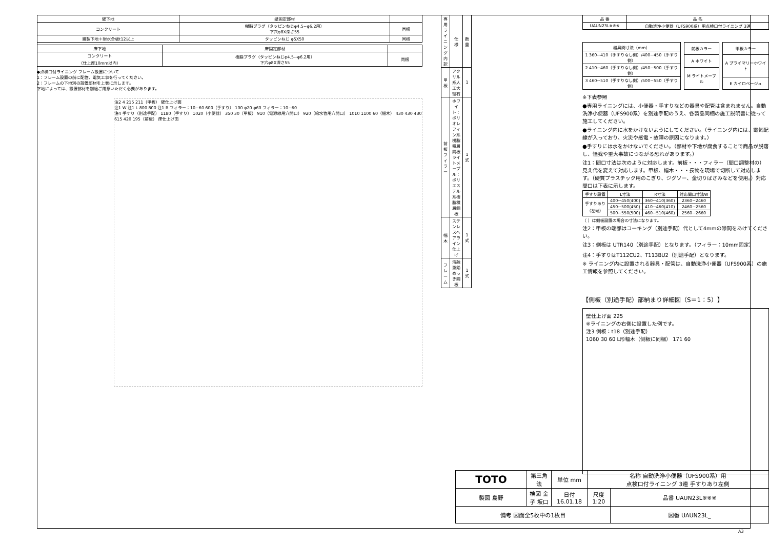| 壁下地 | 壁固定部材 | |
| --- | --- | --- |
| コンクリート | 樹脂プラグ（タッピンねじφ4.5~φ6.2用） 下穴φ8X深さ55 | 同梱 |
| 鋼製下地＋耐水合板t12以上 | タッピンねじ φ5X50 | 同梱 |
| 床下地 | 床固定部材 | |
| --- | --- | --- |
| コンクリート （仕上厚10mm以内） | 樹脂プラグ（タッピンねじφ4.5~φ6.2用） 下穴φ8X深さ55 | 同梱 |
◆点検口付ライニング フレーム設置について
1：フレーム設置の前に配管、電気工事を行ってください。
2：フレームの下地別の設置部材を上表に示します。
下地によっては、設置部材を別途ご用意いただく必要があります。
注2 4 215 211（甲板） 壁仕上げ面
注1 W 注1 L 800 800 注1 R フィラー：10~60 600（手すり） 100 φ20 φ60 フィラー：10~60
注4 手すり（別途手配） 1180（手すり） 1020（小便器） 350 30（甲板） 910（電源線用穴開口） 920（給水管用穴開口） 1010 1100 60（幅木） 430 430 430
615 420 195（前板） 床仕上げ面
| 専用ライニング内訳 | 仕 様 | 数量 |
| --- | --- | --- |
| 甲板 | アクリル系人工大理石 | 1 |
| 前板 フィラー | ホワイト：ポリオレフィン系樹脂積層鋼板 ライトメープル：ポリエステル系樹脂積層鋼板 | 1式 |
| 幅木 | ステンレスヘアライン仕上げ | 1式 |
| フレーム | 溶融亜鉛めっき鋼板 | 1式 |
| 品 番 | 品 名 |
| --- | --- |
| UAUN23L※※※ | 自動洗浄小便器（UFS900系）用点検口付ライニング 3連 |
| 器具間寸法（mm） |
| --- |
| 1 360~410（手すりなし側）/400~450（手すり側） |
| 2 410~460（手すりなし側）/450~500（手すり側） |
| 3 460~510（手すりなし側）/500~550（手すり側） |
| 前板カラー |
| --- |
| A ホワイト |
| M ライトメープル |
| 甲板カラー |
| --- |
| A プライマリーホワイト |
| E カイロベージュ |
※下表参照
●専用ライニングには、小便器・手すりなどの器具や配管は含まれません。自動洗浄小便器（UFS900系）を別途手配のうえ、各製品同梱の施工説明書に従って施工してください。
●ライニング内に水をかけないようにしてください。（ライニング内には、電気配線が入っており、火災や感電・故障の原因になります。）
●手すりには水をかけないでください。（部材や下地が腐食することで商品が脱落し、怪我や重大事故につながる恐れがあります。）
注1：間口寸法は次のように対応します。前板・・・フィラー（間口調整材の）見え代を変えて対応します。甲板、幅木・・・長物を現場で切断して対応します。（硬質プラスチック用のこぎり、ジグソー、金切りばさみなどを使用。）対応間口は下表に示します。
| 手すり設置 | L寸法 | R寸法 | 対応間口寸法W |
| --- | --- | --- | --- |
| 手すりあり （左端） | 400~450(400) | 360~410(360) | 2360~2460 |
| | 450~500(450) | 410~460(410) | 2460~2560 |
| | 500~550(500) | 460~510(460) | 2560~2660 |
（ ）は側板設置の場合の寸法になります。
注2：甲板の端部はコーキング（別途手配）代として4mmの隙間をあけてください。
注3：側板は UTR140（別途手配）となります。（フィラー：10mm固定）
注4：手すりはT112CU2、T113BU2（別途手配）となります。
※ ライニング内に設置される器具・配管は、自動洗浄小便器（UFS900系）の施工情報を参照してください。
【側板（別途手配）部納まり詳細図（S＝1：5）】
壁仕上げ面 225
※ライニングの右側に設置した例です。
注3 側板：t18（別途手配）
1060 30 60 L形幅木（側板に同梱） 171 60
| TOTO | 第三角法 | 単位 mm | 名称 自動洗浄小便器（UFS900系）用 点検口付ライニング 3連 手すりあり左側 | |
| 製図 島野 | 検図 金子 坂口 | 日付 16.01.18 | 尺度 1:20 | 品番 UAUN23L※※※ |
| 備考 図面全5枚中の1枚目 | | | | 図番 UAUN23L_ |
A3